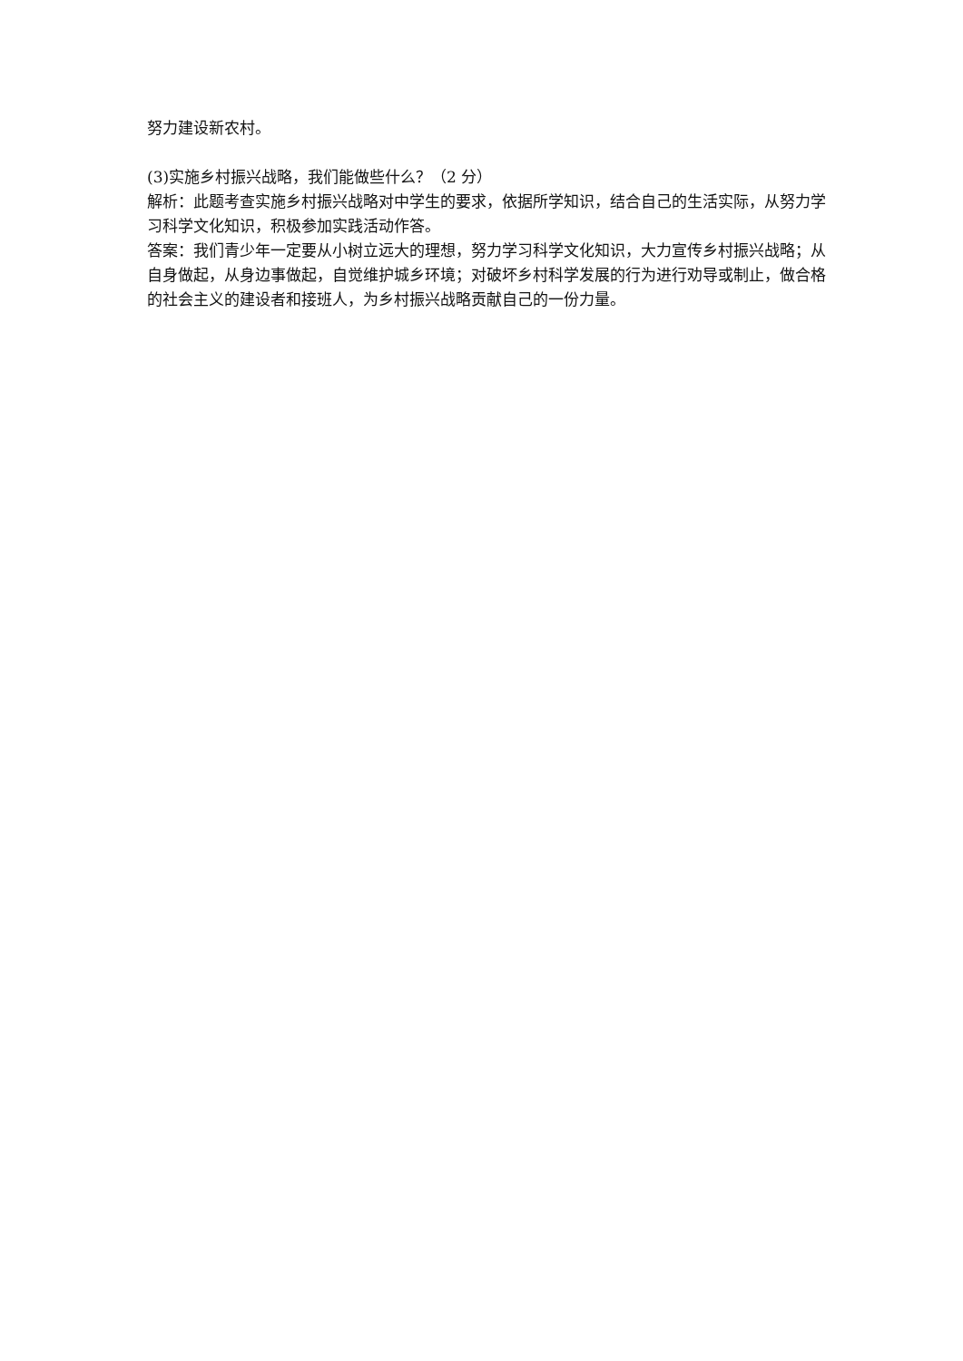努力建设新农村。
(3)实施乡村振兴战略，我们能做些什么？（2 分）
解析：此题考查实施乡村振兴战略对中学生的要求，依据所学知识，结合自己的生活实际，从努力学习科学文化知识，积极参加实践活动作答。
答案：我们青少年一定要从小树立远大的理想，努力学习科学文化知识，大力宣传乡村振兴战略；从自身做起，从身边事做起，自觉维护城乡环境；对破坏乡村科学发展的行为进行劝导或制止，做合格的社会主义的建设者和接班人，为乡村振兴战略贡献自己的一份力量。